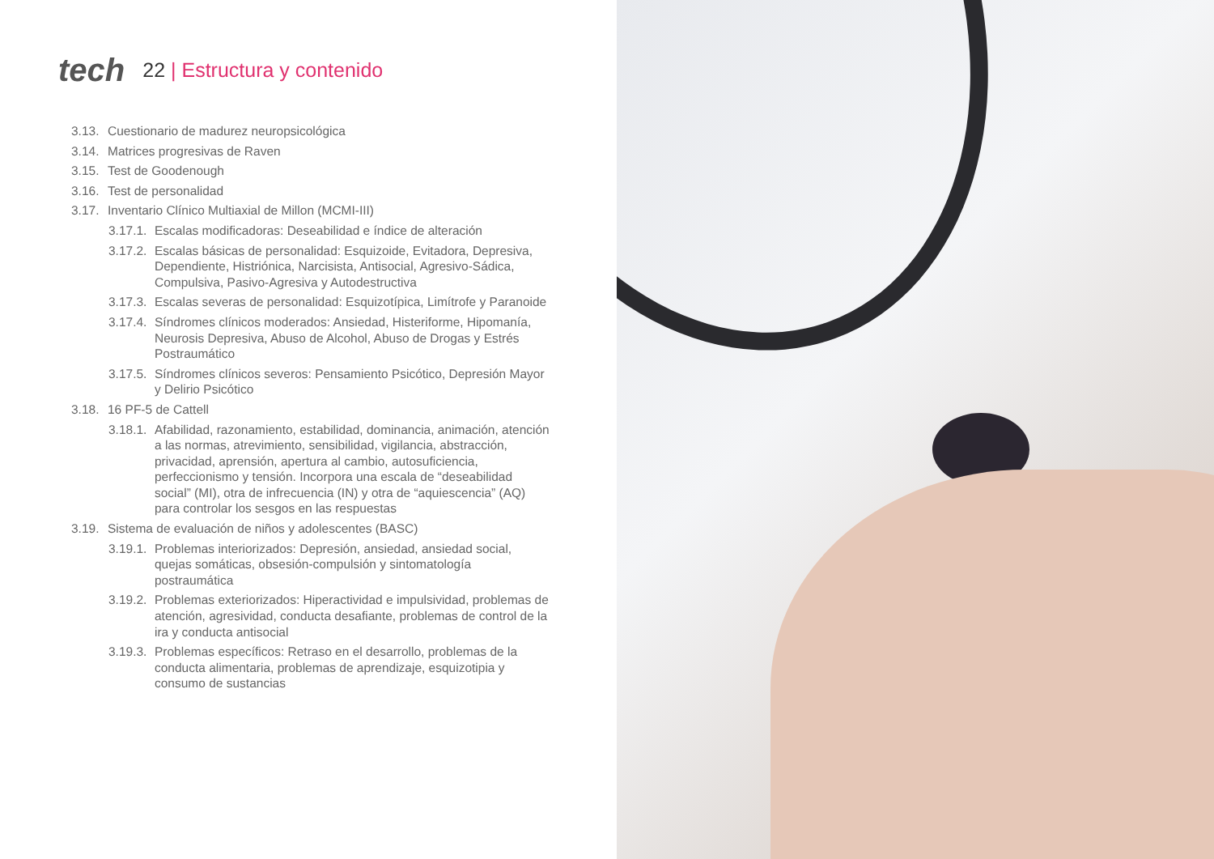tech
22 | Estructura y contenido
3.13.
Cuestionario de madurez neuropsicológica
3.14.
Matrices progresivas de Raven
3.15.
Test de Goodenough
3.16.
Test de personalidad
3.17.
Inventario Clínico Multiaxial de Millon (MCMI-III)
3.17.1.
Escalas modificadoras: Deseabilidad e índice de alteración
3.17.2.
Escalas básicas de personalidad: Esquizoide, Evitadora, Depresiva, Dependiente, Histriónica, Narcisista, Antisocial, Agresivo-Sádica, Compulsiva, Pasivo-Agresiva y Autodestructiva
3.17.3.
Escalas severas de personalidad: Esquizotípica, Limítrofe y Paranoide
3.17.4.
Síndromes clínicos moderados: Ansiedad, Histeriforme, Hipomanía, Neurosis Depresiva, Abuso de Alcohol, Abuso de Drogas y Estrés Postraumático
3.17.5.
Síndromes clínicos severos: Pensamiento Psicótico, Depresión Mayor y Delirio Psicótico
3.18.
16 PF-5 de Cattell
3.18.1.
Afabilidad, razonamiento, estabilidad, dominancia, animación, atención a las normas, atrevimiento, sensibilidad, vigilancia, abstracción, privacidad, aprensión, apertura al cambio, autosuficiencia, perfeccionismo y tensión. Incorpora una escala de “deseabilidad social” (MI), otra de infrecuencia (IN) y otra de “aquiescencia” (AQ) para controlar los sesgos en las respuestas
3.19.
Sistema de evaluación de niños y adolescentes (BASC)
3.19.1.
Problemas interiorizados: Depresión, ansiedad, ansiedad social, quejas somáticas, obsesión-compulsión y sintomatología postraumática
3.19.2.
Problemas exteriorizados: Hiperactividad e impulsividad, problemas de atención, agresividad, conducta desafiante, problemas de control de la ira y conducta antisocial
3.19.3.
Problemas específicos: Retraso en el desarrollo, problemas de la conducta alimentaria, problemas de aprendizaje, esquizotipia y consumo de sustancias